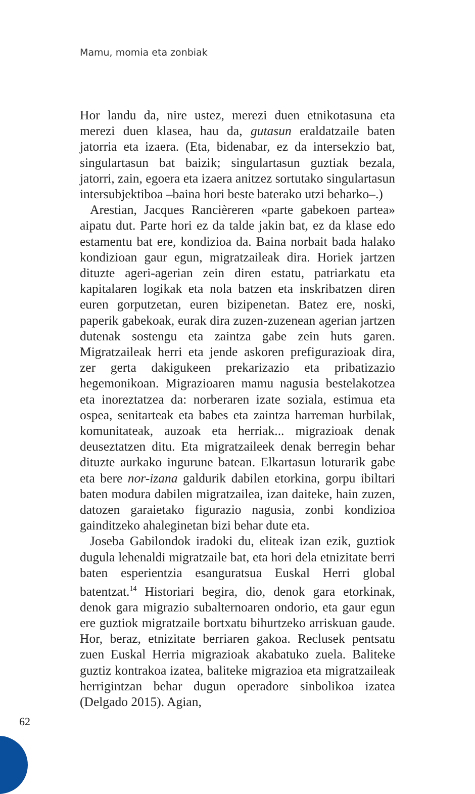Mamu, momia eta zonbiak
Hor landu da, nire ustez, merezi duen etnikotasuna eta merezi duen klasea, hau da, gutasun eraldatzaile baten jatorria eta izaera. (Eta, bidenabar, ez da intersekzio bat, singulartasun bat baizik; singulartasun guztiak bezala, jatorri, zain, egoera eta izaera anitzez sortutako singulartasun intersubjektiboa –baina hori beste baterako utzi beharko–.)
Arestian, Jacques Rancièreren «parte gabekoen partea» aipatu dut. Parte hori ez da talde jakin bat, ez da klase edo estamentu bat ere, kondizioa da. Baina norbait bada halako kondizioan gaur egun, migratzaileak dira. Horiek jartzen dituzte ageri-agerian zein diren estatu, patriarkatu eta kapitalaren logikak eta nola batzen eta inskribatzen diren euren gorputzetan, euren bizipenetan. Batez ere, noski, paperik gabekoak, eurak dira zuzen-zuzenean agerian jartzen dutenak sostengu eta zaintza gabe zein huts garen. Migratzaileak herri eta jende askoren prefigurazioak dira, zer gerta dakigukeen prekarizazio eta pribatizazio hegemonikoan. Migrazioaren mamu nagusia bestelakotzea eta inoreztatzea da: norberaren izate soziala, estimua eta ospea, senitarteak eta babes eta zaintza harreman hurbilak, komunitateak, auzoak eta herriak... migrazioak denak deuseztatzen ditu. Eta migratzaileek denak berregin behar dituzte aurkako ingurune batean. Elkartasun loturarik gabe eta bere nor-izana galdurik dabilen etorkina, gorpu ibiltari baten modura dabilen migratzailea, izan daiteke, hain zuzen, datozen garaietako figurazio nagusia, zonbi kondizioa gainditzeko ahaleginetan bizi behar dute eta.
Joseba Gabilondok iradoki du, eliteak izan ezik, guztiok dugula lehenaldi migratzaile bat, eta hori dela etnizitate berri baten esperientzia esanguratsua Euskal Herri global batentzat.<sup>14</sup> Historiari begira, dio, denok gara etorkinak, denok gara migrazio subalternoaren ondorio, eta gaur egun ere guztiok migratzaile bortxatu bihurtzeko arriskuan gaude. Hor, beraz, etnizitate berriaren gakoa. Reclusek pentsatu zuen Euskal Herria migrazioak akabatuko zuela. Baliteke guztiz kontrakoa izatea, baliteke migrazioa eta migratzaileak herrigintzan behar dugun operadore sinbolikoa izatea (Delgado 2015). Agian,
62